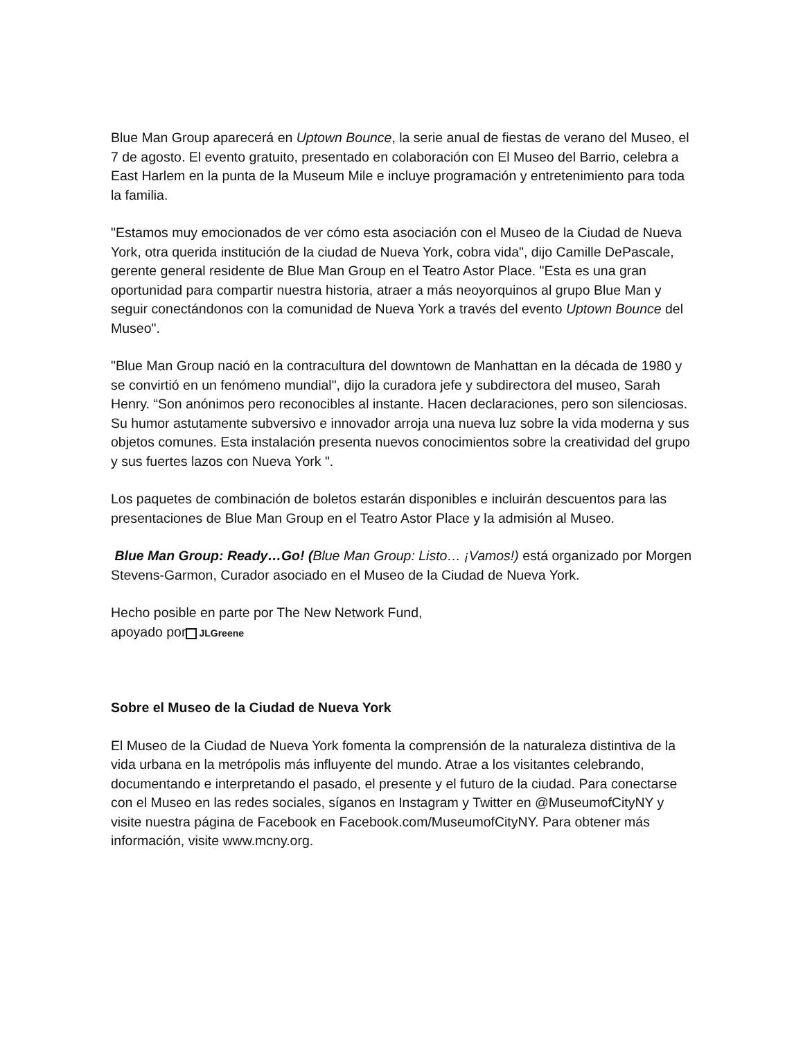Blue Man Group aparecerá en Uptown Bounce, la serie anual de fiestas de verano del Museo, el 7 de agosto. El evento gratuito, presentado en colaboración con El Museo del Barrio, celebra a East Harlem en la punta de la Museum Mile e incluye programación y entretenimiento para toda la familia.
"Estamos muy emocionados de ver cómo esta asociación con el Museo de la Ciudad de Nueva York, otra querida institución de la ciudad de Nueva York, cobra vida", dijo Camille DePascale, gerente general residente de Blue Man Group en el Teatro Astor Place. "Esta es una gran oportunidad para compartir nuestra historia, atraer a más neoyorquinos al grupo Blue Man y seguir conectándonos con la comunidad de Nueva York a través del evento Uptown Bounce del Museo".
"Blue Man Group nació en la contracultura del downtown de Manhattan en la década de 1980 y se convirtió en un fenómeno mundial", dijo la curadora jefe y subdirectora del museo, Sarah Henry. “Son anónimos pero reconocibles al instante. Hacen declaraciones, pero son silenciosas. Su humor astutamente subversivo e innovador arroja una nueva luz sobre la vida moderna y sus objetos comunes. Esta instalación presenta nuevos conocimientos sobre la creatividad del grupo y sus fuertes lazos con Nueva York ".
Los paquetes de combinación de boletos estarán disponibles e incluirán descuentos para las presentaciones de Blue Man Group en el Teatro Astor Place y la admisión al Museo.
Blue Man Group: Ready…Go! (Blue Man Group: Listo… ¡Vamos!) está organizado por Morgen Stevens-Garmon, Curador asociado en el Museo de la Ciudad de Nueva York.
Hecho posible en parte por The New Network Fund,
apoyado por JLGreene
Sobre el Museo de la Ciudad de Nueva York
El Museo de la Ciudad de Nueva York fomenta la comprensión de la naturaleza distintiva de la vida urbana en la metrópolis más influyente del mundo. Atrae a los visitantes celebrando, documentando e interpretando el pasado, el presente y el futuro de la ciudad. Para conectarse con el Museo en las redes sociales, síganos en Instagram y Twitter en @MuseumofCityNY y visite nuestra página de Facebook en Facebook.com/MuseumofCityNY. Para obtener más información, visite www.mcny.org.